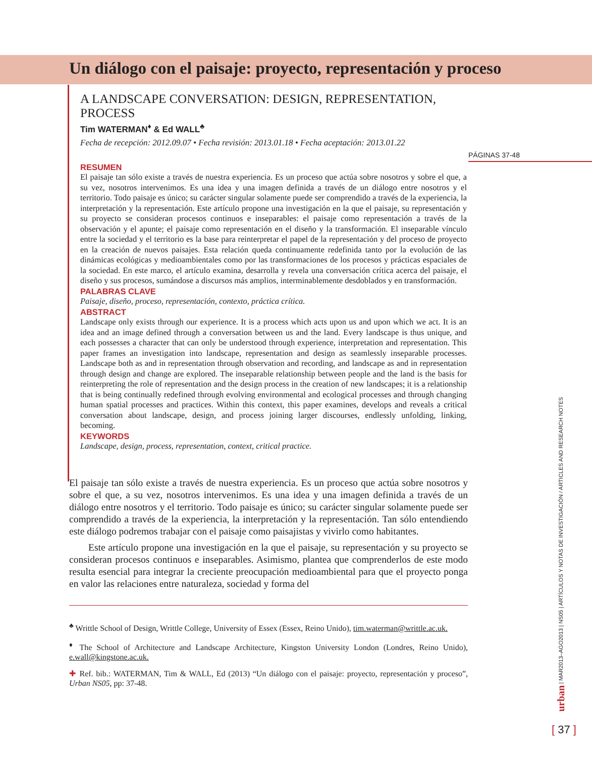Un diálogo con el paisaje: proyecto, representación y proceso
A LANDSCAPE CONVERSATION: DESIGN, REPRESENTATION, PROCESS
Tim WATERMAN<sup>♦</sup> & Ed WALL<sup>♣</sup>
Fecha de recepción: 2012.09.07 • Fecha revisión: 2013.01.18 • Fecha aceptación: 2013.01.22
PÁGINAS 37-48
RESUMEN
El paisaje tan sólo existe a través de nuestra experiencia. Es un proceso que actúa sobre nosotros y sobre el que, a su vez, nosotros intervenimos. Es una idea y una imagen definida a través de un diálogo entre nosotros y el territorio. Todo paisaje es único; su carácter singular solamente puede ser comprendido a través de la experiencia, la interpretación y la representación. Este artículo propone una investigación en la que el paisaje, su representación y su proyecto se consideran procesos continuos e inseparables: el paisaje como representación a través de la observación y el apunte; el paisaje como representación en el diseño y la transformación. El inseparable vínculo entre la sociedad y el territorio es la base para reinterpretar el papel de la representación y del proceso de proyecto en la creación de nuevos paisajes. Esta relación queda continuamente redefinida tanto por la evolución de las dinámicas ecológicas y medioambientales como por las transformaciones de los procesos y prácticas espaciales de la sociedad. En este marco, el artículo examina, desarrolla y revela una conversación crítica acerca del paisaje, el diseño y sus procesos, sumándose a discursos más amplios, interminablemente desdoblados y en transformación.
PALABRAS CLAVE
Paisaje, diseño, proceso, representación, contexto, práctica crítica.
ABSTRACT
Landscape only exists through our experience. It is a process which acts upon us and upon which we act. It is an idea and an image defined through a conversation between us and the land. Every landscape is thus unique, and each possesses a character that can only be understood through experience, interpretation and representation. This paper frames an investigation into landscape, representation and design as seamlessly inseparable processes. Landscape both as and in representation through observation and recording, and landscape as and in representation through design and change are explored. The inseparable relationship between people and the land is the basis for reinterpreting the role of representation and the design process in the creation of new landscapes; it is a relationship that is being continually redefined through evolving environmental and ecological processes and through changing human spatial processes and practices. Within this context, this paper examines, develops and reveals a critical conversation about landscape, design, and process joining larger discourses, endlessly unfolding, linking, becoming.
KEYWORDS
Landscape, design, process, representation, context, critical practice.
El paisaje tan sólo existe a través de nuestra experiencia. Es un proceso que actúa sobre nosotros y sobre el que, a su vez, nosotros intervenimos. Es una idea y una imagen definida a través de un diálogo entre nosotros y el territorio. Todo paisaje es único; su carácter singular solamente puede ser comprendido a través de la experiencia, la interpretación y la representación. Tan sólo entendiendo este diálogo podremos trabajar con el paisaje como paisajistas y vivirlo como habitantes.
Este artículo propone una investigación en la que el paisaje, su representación y su proyecto se consideran procesos continuos e inseparables. Asimismo, plantea que comprenderlos de este modo resulta esencial para integrar la creciente preocupación medioambiental para que el proyecto ponga en valor las relaciones entre naturaleza, sociedad y forma del
<sup>♣</sup> Writtle School of Design, Writtle College, University of Essex (Essex, Reino Unido), tim.waterman@writtle.ac.uk.
<sup>♦</sup> The School of Architecture and Landscape Architecture, Kingston University London (Londres, Reino Unido), e.wall@kingstone.ac.uk.
✚ Ref. bib.: WATERMAN, Tim & WALL, Ed (2013) “Un diálogo con el paisaje: proyecto, representación y proceso”, Urban NS05, pp: 37-48.
urban | MAR2013–AGO2013 | NS05 | ARTÍCULOS Y NOTAS DE INVESTIGACIÓN / ARTICLES AND RESEARCH NOTES
[ 37 ]